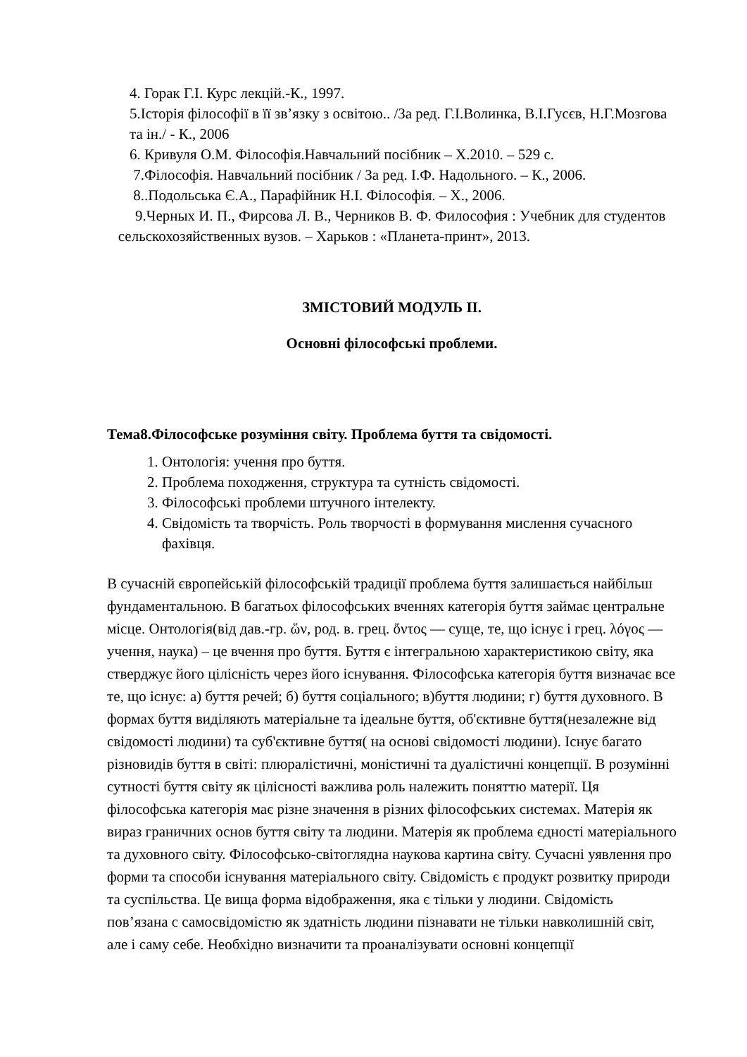4. Горак Г.І. Курс лекцій.-К., 1997.
5.Історія філософії в її зв’язку з освітою.. /За ред. Г.І.Волинка, В.І.Гусєв, Н.Г.Мозгова та ін./ - К., 2006
6. Кривуля О.М. Філософія.Навчальний посібник – Х.2010. – 529 с.
7.Філософія. Навчальний посібник / За ред. І.Ф. Надольного. – К., 2006.
8..Подольська Є.А., Парафійник Н.І. Філософія. – Х., 2006.
9.Черных И. П., Фирсова Л. В., Черников В. Ф. Философия : Учебник для студентов сельскохозяйственных вузов. – Харьков : «Планета-принт», 2013.
ЗМІСТОВИЙ МОДУЛЬ ІІ.
Основні філософські проблеми.
Тема8.Філософське розуміння світу. Проблема буття та свідомості.
1. Онтологія: учення про буття.
2. Проблема походження, структура та сутність свідомості.
3. Філософські проблеми штучного інтелекту.
4. Свідомість та творчість. Роль творчості в формування мислення сучасного фахівця.
В сучасній європейській філософській традиції проблема буття залишається найбільш фундаментальною. В багатьох філософських вченнях категорія буття займає центральне місце. Онтологія(від дав.-гр. ὥν, род. в. грец. ὄντος — суще, те, що існує і грец. λόγος — учення, наука) – це вчення про буття. Буття є інтегральною характеристикою світу, яка стверджує його цілісність через його існування. Філософська категорія буття визначає все те, що існує: а) буття речей; б) буття соціального; в)буття людини; г) буття духовного. В формах буття виділяють матеріальне та ідеальне буття, об'єктивне буття(незалежне від свідомості людини) та суб'єктивне буття( на основі свідомості людини). Існує багато різновидів буття в світі: плюралістичні, моністичні та дуалістичні концепції. В розумінні сутності буття світу як цілісності важлива роль належить поняттю матерії. Ця філософська категорія має різне значення в різних філософських системах. Матерія як вираз граничних основ буття світу та людини. Матерія як проблема єдності матеріального та духовного світу. Філософсько-світоглядна наукова картина світу. Сучасні уявлення про форми та способи існування матеріального світу. Свідомість є продукт розвитку природи та суспільства. Це вища форма відображення, яка є тільки у людини. Свідомість пов’язана с самосвідомістю як здатність людини пізнавати не тільки навколишній світ, але і саму себе. Необхідно визначити та проаналізувати основні концепції